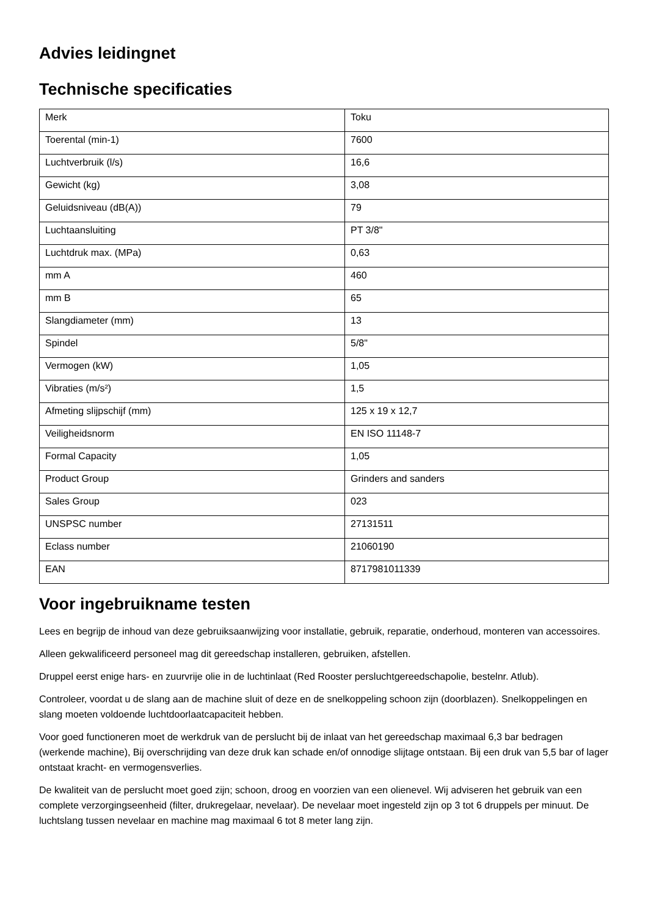Advies leidingnet
Technische specificaties
| Merk | Toku |
| Toerental (min-1) | 7600 |
| Luchtverbruik (l/s) | 16,6 |
| Gewicht (kg) | 3,08 |
| Geluidsniveau (dB(A)) | 79 |
| Luchtaansluiting | PT 3/8" |
| Luchtdruk max. (MPa) | 0,63 |
| mm A | 460 |
| mm B | 65 |
| Slangdiameter (mm) | 13 |
| Spindel | 5/8" |
| Vermogen (kW) | 1,05 |
| Vibraties (m/s²) | 1,5 |
| Afmeting slijpschijf (mm) | 125 x 19 x 12,7 |
| Veiligheidsnorm | EN ISO 11148-7 |
| Formal Capacity | 1,05 |
| Product Group | Grinders and sanders |
| Sales Group | 023 |
| UNSPSC number | 27131511 |
| Eclass number | 21060190 |
| EAN | 8717981011339 |
Voor ingebruikname testen
Lees en begrijp de inhoud van deze gebruiksaanwijzing voor installatie, gebruik, reparatie, onderhoud, monteren van accessoires.
Alleen gekwalificeerd personeel mag dit gereedschap installeren, gebruiken, afstellen.
Druppel eerst enige hars- en zuurvrije olie in de luchtinlaat (Red Rooster persluchtgereedschapolie, bestelnr. Atlub).
Controleer, voordat u de slang aan de machine sluit of deze en de snelkoppeling schoon zijn (doorblazen). Snelkoppelingen en slang moeten voldoende luchtdoorlaatcapaciteit hebben.
Voor goed functioneren moet de werkdruk van de perslucht bij de inlaat van het gereedschap maximaal 6,3 bar bedragen (werkende machine), Bij overschrijding van deze druk kan schade en/of onnodige slijtage ontstaan. Bij een druk van 5,5 bar of lager ontstaat kracht- en vermogensverlies.
De kwaliteit van de perslucht moet goed zijn; schoon, droog en voorzien van een olienevel. Wij adviseren het gebruik van een complete verzorgingseenheid (filter, drukregelaar, nevelaar). De nevelaar moet ingesteld zijn op 3 tot 6 druppels per minuut. De luchtslang tussen nevelaar en machine mag maximaal 6 tot 8 meter lang zijn.